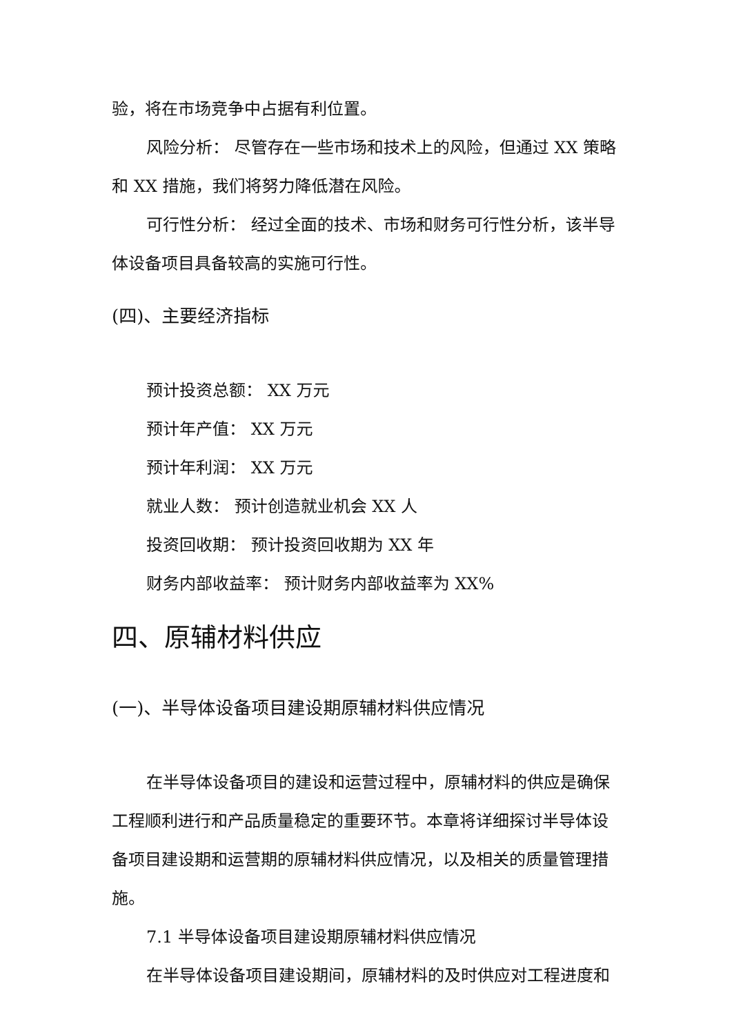验，将在市场竞争中占据有利位置。
风险分析： 尽管存在一些市场和技术上的风险，但通过 XX 策略和 XX 措施，我们将努力降低潜在风险。
可行性分析： 经过全面的技术、市场和财务可行性分析，该半导体设备项目具备较高的实施可行性。
(四)、主要经济指标
预计投资总额： XX 万元
预计年产值： XX 万元
预计年利润： XX 万元
就业人数： 预计创造就业机会 XX 人
投资回收期： 预计投资回收期为 XX 年
财务内部收益率： 预计财务内部收益率为 XX%
四、原辅材料供应
(一)、半导体设备项目建设期原辅材料供应情况
在半导体设备项目的建设和运营过程中，原辅材料的供应是确保工程顺利进行和产品质量稳定的重要环节。本章将详细探讨半导体设备项目建设期和运营期的原辅材料供应情况，以及相关的质量管理措施。
7.1 半导体设备项目建设期原辅材料供应情况
在半导体设备项目建设期间，原辅材料的及时供应对工程进度和